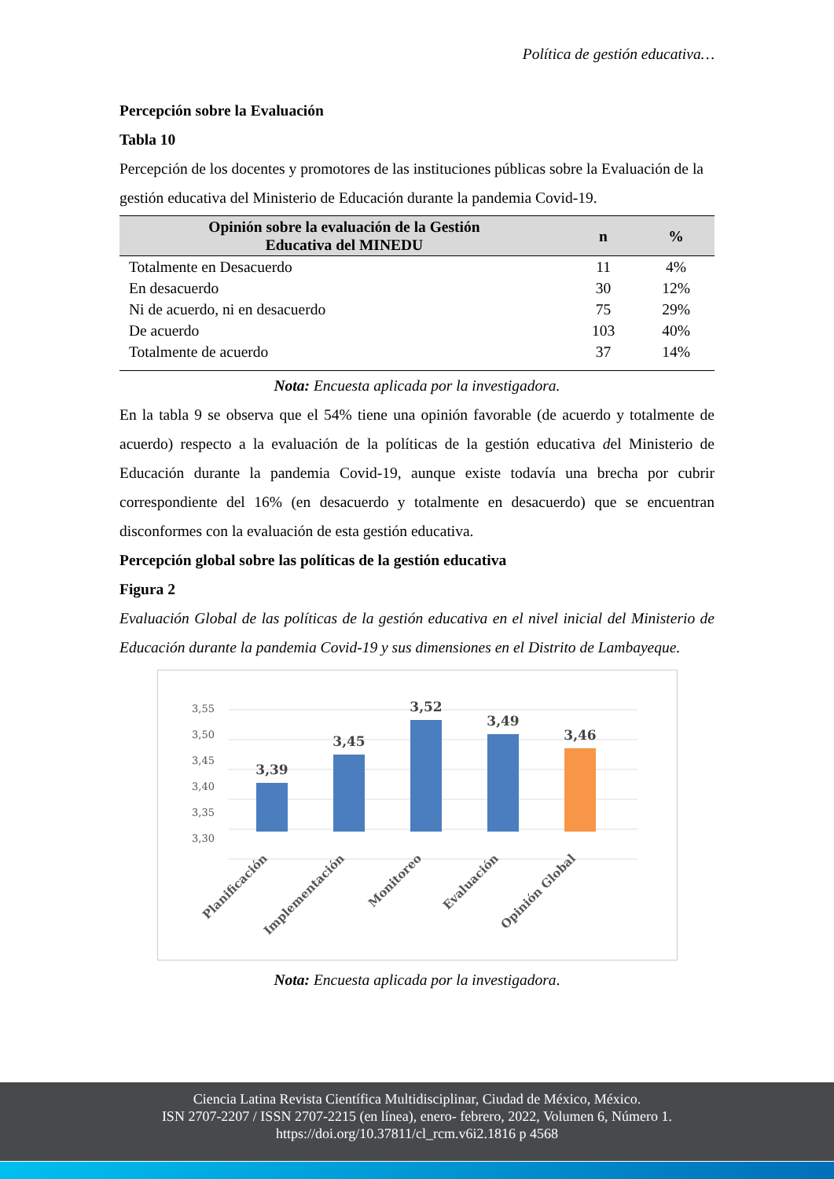Política de gestión educativa…
Percepción sobre la Evaluación
Tabla 10
Percepción de los docentes y promotores de las instituciones públicas sobre la Evaluación de la gestión educativa del Ministerio de Educación durante la pandemia Covid-19.
| Opinión sobre la evaluación de la Gestión Educativa del MINEDU | n | % |
| --- | --- | --- |
| Totalmente en Desacuerdo | 11 | 4% |
| En desacuerdo | 30 | 12% |
| Ni de acuerdo, ni en desacuerdo | 75 | 29% |
| De acuerdo | 103 | 40% |
| Totalmente de acuerdo | 37 | 14% |
Nota: Encuesta aplicada por la investigadora.
En la tabla 9 se observa que el 54% tiene una opinión favorable (de acuerdo y totalmente de acuerdo) respecto a la evaluación de la políticas de la gestión educativa del Ministerio de Educación durante la pandemia Covid-19, aunque existe todavía una brecha por cubrir correspondiente del 16% (en desacuerdo y totalmente en desacuerdo) que se encuentran disconformes con la evaluación de esta gestión educativa.
Percepción global sobre las políticas de la gestión educativa
Figura 2
Evaluación Global de las políticas de la gestión educativa en el nivel inicial del Ministerio de Educación durante la pandemia Covid-19 y sus dimensiones en el Distrito de Lambayeque.
3,55
3,50
3,45
3,40
3,35
3,30
3,39
3,45
3,52
3,49
3,46
Planificación
Implementación
Monitoreo
Evaluación
Opinión Global
Nota: Encuesta aplicada por la investigadora.
Ciencia Latina Revista Científica Multidisciplinar, Ciudad de México, México.
ISN 2707-2207 / ISSN 2707-2215 (en línea), enero- febrero, 2022, Volumen 6, Número 1.
https://doi.org/10.37811/cl_rcm.v6i2.1816 p 4568